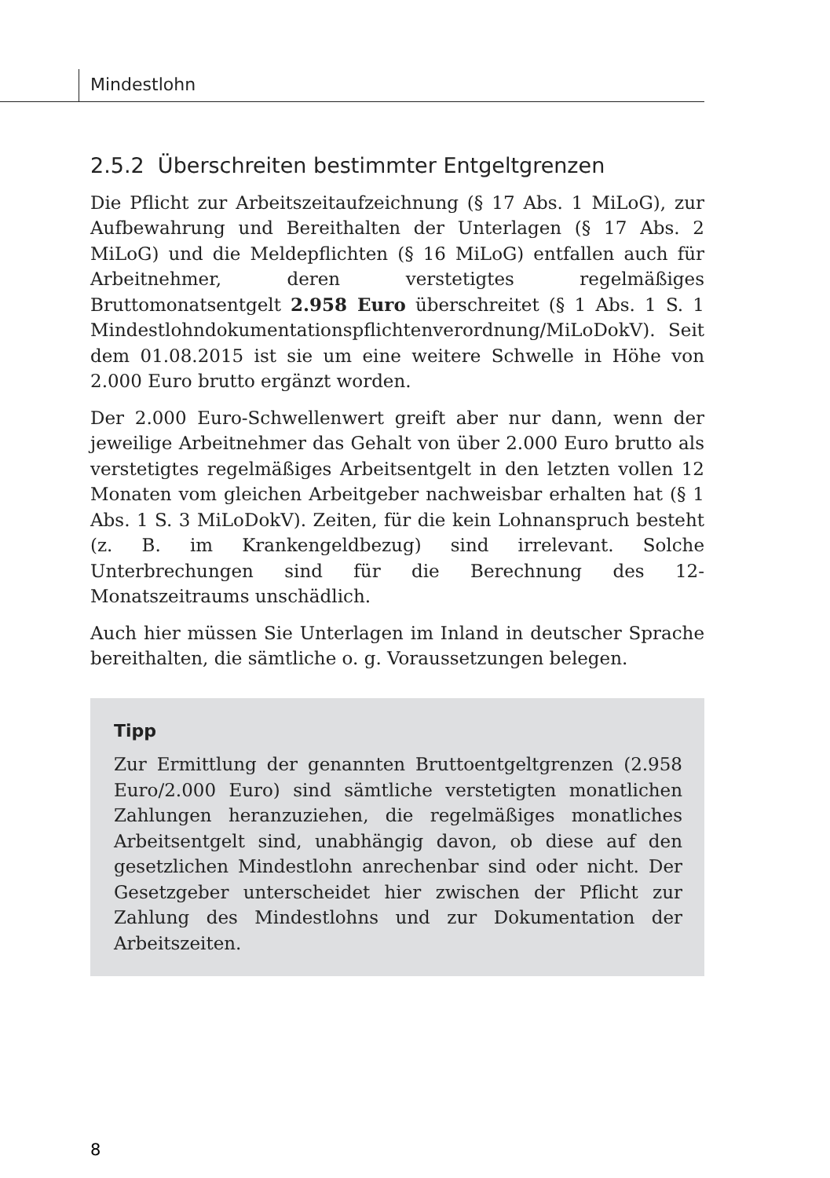Mindestlohn
2.5.2 Überschreiten bestimmter Entgeltgrenzen
Die Pflicht zur Arbeitszeitaufzeichnung (§ 17 Abs. 1 MiLoG), zur Aufbewahrung und Bereithalten der Unterlagen (§ 17 Abs. 2 MiLoG) und die Meldepflichten (§ 16 MiLoG) entfallen auch für Arbeitnehmer, deren verstetigtes regelmäßiges Bruttomonatsentgelt 2.958 Euro überschreitet (§ 1 Abs. 1 S. 1 Mindestlohndokumentationspflichtenverordnung/MiLoDokV). Seit dem 01.08.2015 ist sie um eine weitere Schwelle in Höhe von 2.000 Euro brutto ergänzt worden.
Der 2.000 Euro-Schwellenwert greift aber nur dann, wenn der jeweilige Arbeitnehmer das Gehalt von über 2.000 Euro brutto als verstetigtes regelmäßiges Arbeitsentgelt in den letzten vollen 12 Monaten vom gleichen Arbeitgeber nachweisbar erhalten hat (§ 1 Abs. 1 S. 3 MiLoDokV). Zeiten, für die kein Lohnanspruch besteht (z. B. im Krankengeldbezug) sind irrelevant. Solche Unterbrechungen sind für die Berechnung des 12-Monatszeitraums unschädlich.
Auch hier müssen Sie Unterlagen im Inland in deutscher Sprache bereithalten, die sämtliche o. g. Voraussetzungen belegen.
Tipp
Zur Ermittlung der genannten Bruttoentgeltgrenzen (2.958 Euro/2.000 Euro) sind sämtliche verstetigten monatlichen Zahlungen heranzuziehen, die regelmäßiges monatliches Arbeitsentgelt sind, unabhängig davon, ob diese auf den gesetzlichen Mindestlohn anrechenbar sind oder nicht. Der Gesetzgeber unterscheidet hier zwischen der Pflicht zur Zahlung des Mindestlohns und zur Dokumentation der Arbeitszeiten.
8